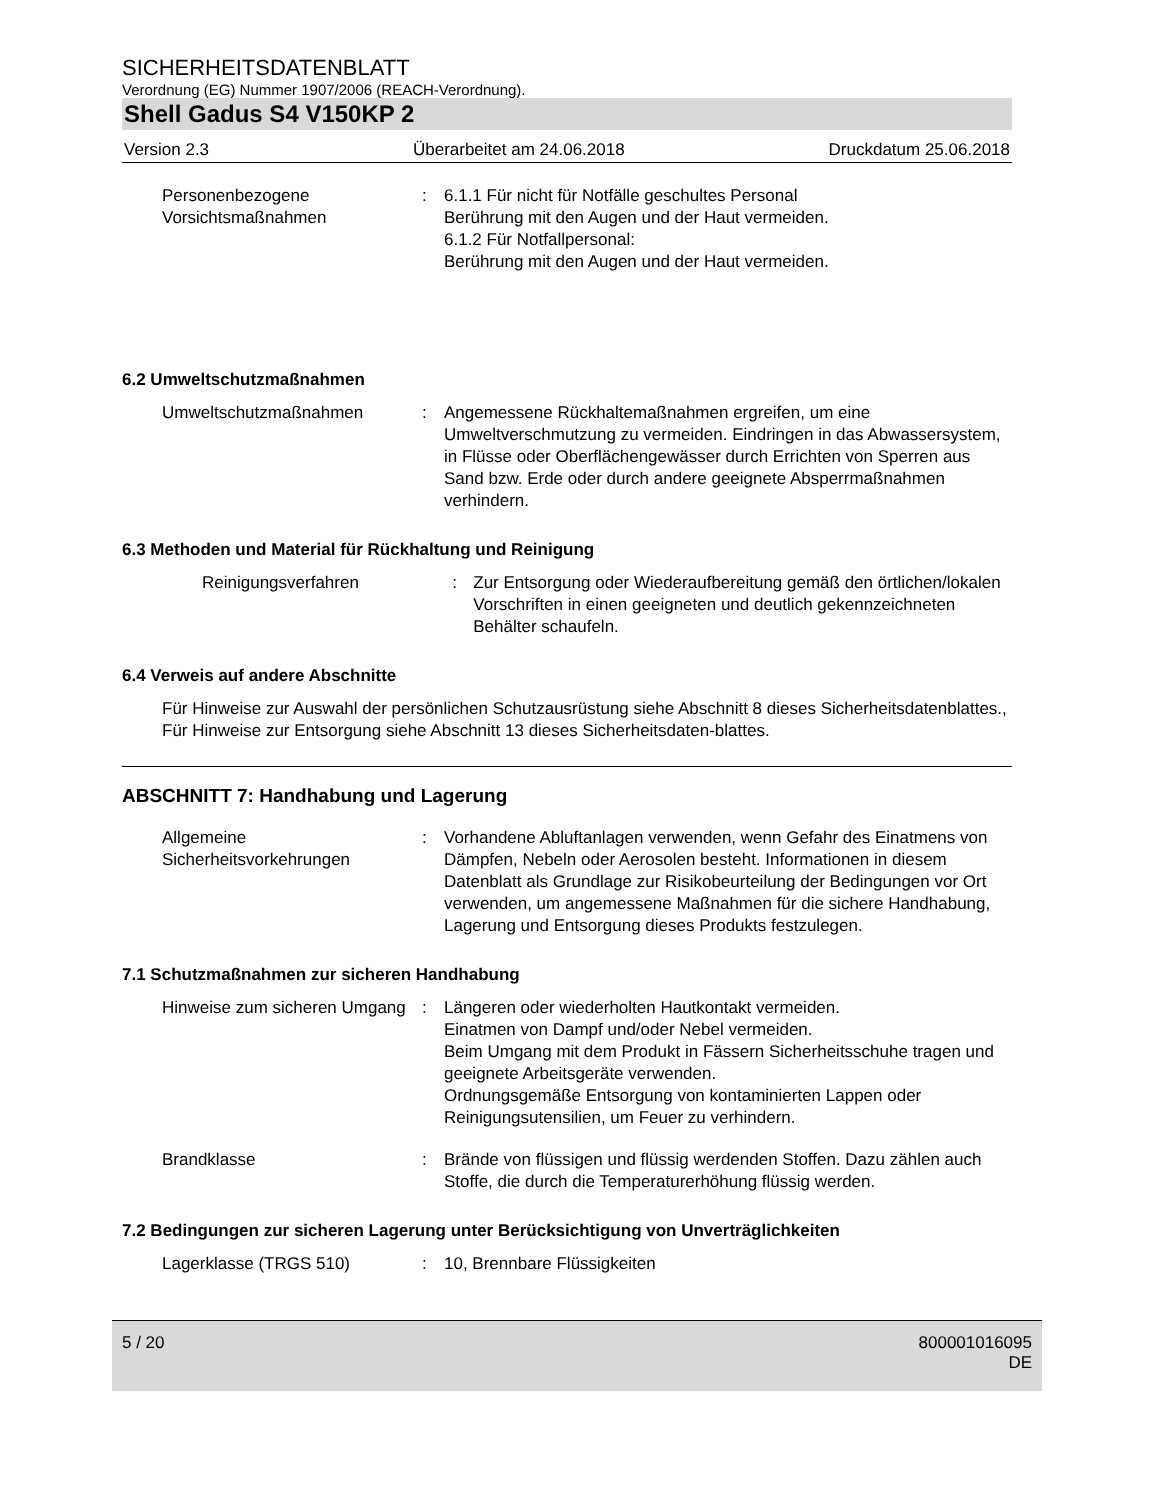SICHERHEITSDATENBLATT
Verordnung (EG) Nummer 1907/2006 (REACH-Verordnung).
Shell Gadus S4 V150KP 2
Version 2.3 Überarbeitet am 24.06.2018 Druckdatum 25.06.2018
Personenbezogene Vorsichtsmaßnahmen
: 6.1.1 Für nicht für Notfälle geschultes Personal
Berührung mit den Augen und der Haut vermeiden.
6.1.2 Für Notfallpersonal:
Berührung mit den Augen und der Haut vermeiden.
6.2 Umweltschutzmaßnahmen
Umweltschutzmaßnahmen : Angemessene Rückhaltemaßnahmen ergreifen, um eine Umweltverschmutzung zu vermeiden. Eindringen in das Abwassersystem, in Flüsse oder Oberflächengewässer durch Errichten von Sperren aus Sand bzw. Erde oder durch andere geeignete Absperrmaßnahmen verhindern.
6.3 Methoden und Material für Rückhaltung und Reinigung
Reinigungsverfahren : Zur Entsorgung oder Wiederaufbereitung gemäß den örtlichen/lokalen Vorschriften in einen geeigneten und deutlich gekennzeichneten Behälter schaufeln.
6.4 Verweis auf andere Abschnitte
Für Hinweise zur Auswahl der persönlichen Schutzausrüstung siehe Abschnitt 8 dieses Sicherheitsdatenblattes., Für Hinweise zur Entsorgung siehe Abschnitt 13 dieses Sicherheitsdaten-blattes.
ABSCHNITT 7: Handhabung und Lagerung
Allgemeine Sicherheitsvorkehrungen
: Vorhandene Abluftanlagen verwenden, wenn Gefahr des Einatmens von Dämpfen, Nebeln oder Aerosolen besteht. Informationen in diesem Datenblatt als Grundlage zur Risikobeurteilung der Bedingungen vor Ort verwenden, um angemessene Maßnahmen für die sichere Handhabung, Lagerung und Entsorgung dieses Produkts festzulegen.
7.1 Schutzmaßnahmen zur sicheren Handhabung
Hinweise zum sicheren Umgang
: Längeren oder wiederholten Hautkontakt vermeiden.
Einatmen von Dampf und/oder Nebel vermeiden.
Beim Umgang mit dem Produkt in Fässern Sicherheitsschuhe tragen und geeignete Arbeitsgeräte verwenden.
Ordnungsgemäße Entsorgung von kontaminierten Lappen oder Reinigungsutensilien, um Feuer zu verhindern.
Brandklasse : Brände von flüssigen und flüssig werdenden Stoffen. Dazu zählen auch Stoffe, die durch die Temperaturerhöhung flüssig werden.
7.2 Bedingungen zur sicheren Lagerung unter Berücksichtigung von Unverträglichkeiten
Lagerklasse (TRGS 510) : 10, Brennbare Flüssigkeiten
5 / 20 800001016095
DE